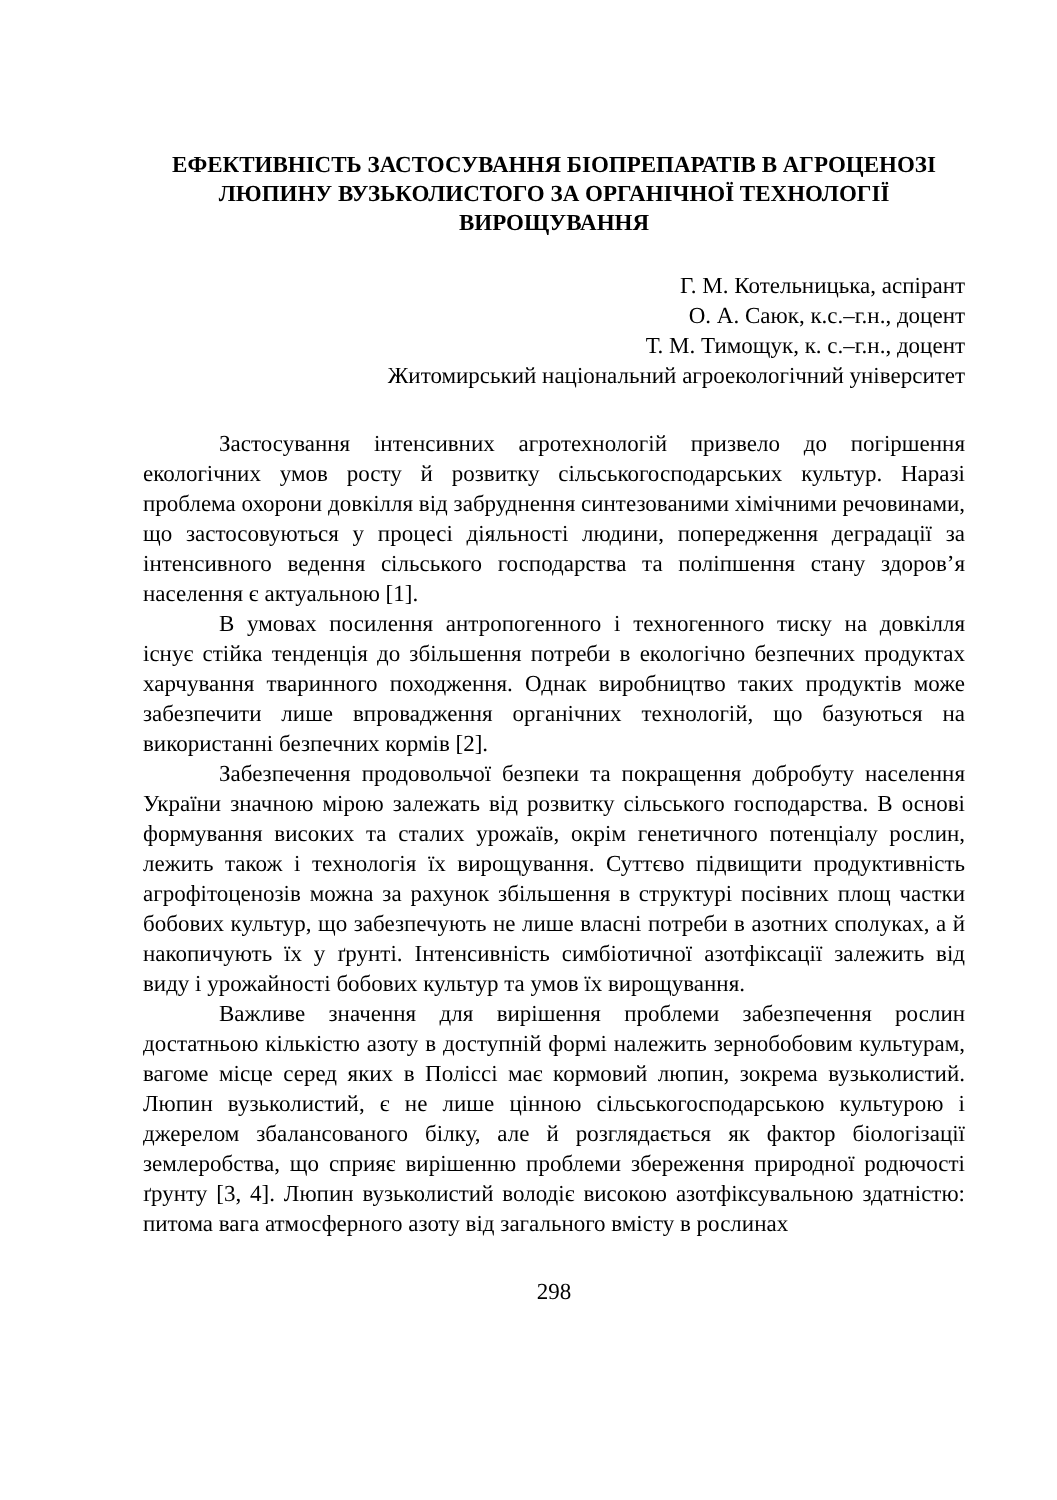ЕФЕКТИВНІСТЬ ЗАСТОСУВАННЯ БІОПРЕПАРАТІВ В АГРОЦЕНОЗІ ЛЮПИНУ ВУЗЬКОЛИСТОГО ЗА ОРГАНІЧНОЇ ТЕХНОЛОГІЇ ВИРОЩУВАННЯ
Г. М. Котельницька, аспірант
О. А. Саюк, к.с.–г.н., доцент
Т. М. Тимощук, к. с.–г.н., доцент
Житомирський національний агроекологічний університет
Застосування інтенсивних агротехнологій призвело до погіршення екологічних умов росту й розвитку сільськогосподарських культур. Наразі проблема охорони довкілля від забруднення синтезованими хімічними речовинами, що застосовуються у процесі діяльності людини, попередження деградації за інтенсивного ведення сільського господарства та поліпшення стану здоров’я населення є актуальною [1].
В умовах посилення антропогенного і техногенного тиску на довкілля існує стійка тенденція до збільшення потреби в екологічно безпечних продуктах харчування тваринного походження. Однак виробництво таких продуктів може забезпечити лише впровадження органічних технологій, що базуються на використанні безпечних кормів [2].
Забезпечення продовольчої безпеки та покращення добробуту населення України значною мірою залежать від розвитку сільського господарства. В основі формування високих та сталих урожаїв, окрім генетичного потенціалу рослин, лежить також і технологія їх вирощування. Суттєво підвищити продуктивність агрофітоценозів можна за рахунок збільшення в структурі посівних площ частки бобових культур, що забезпечують не лише власні потреби в азотних сполуках, а й накопичують їх у ґрунті. Інтенсивність симбіотичної азотфіксації залежить від виду і урожайності бобових культур та умов їх вирощування.
Важливе значення для вирішення проблеми забезпечення рослин достатньою кількістю азоту в доступній формі належить зернобобовим культурам, вагоме місце серед яких в Поліссі має кормовий люпин, зокрема вузьколистий. Люпин вузьколистий, є не лише цінною сільськогосподарською культурою і джерелом збалансованого білку, але й розглядається як фактор біологізації землеробства, що сприяє вирішенню проблеми збереження природної родючості ґрунту [3, 4]. Люпин вузьколистий володіє високою азотфіксувальною здатністю: питома вага атмосферного азоту від загального вмісту в рослинах
298